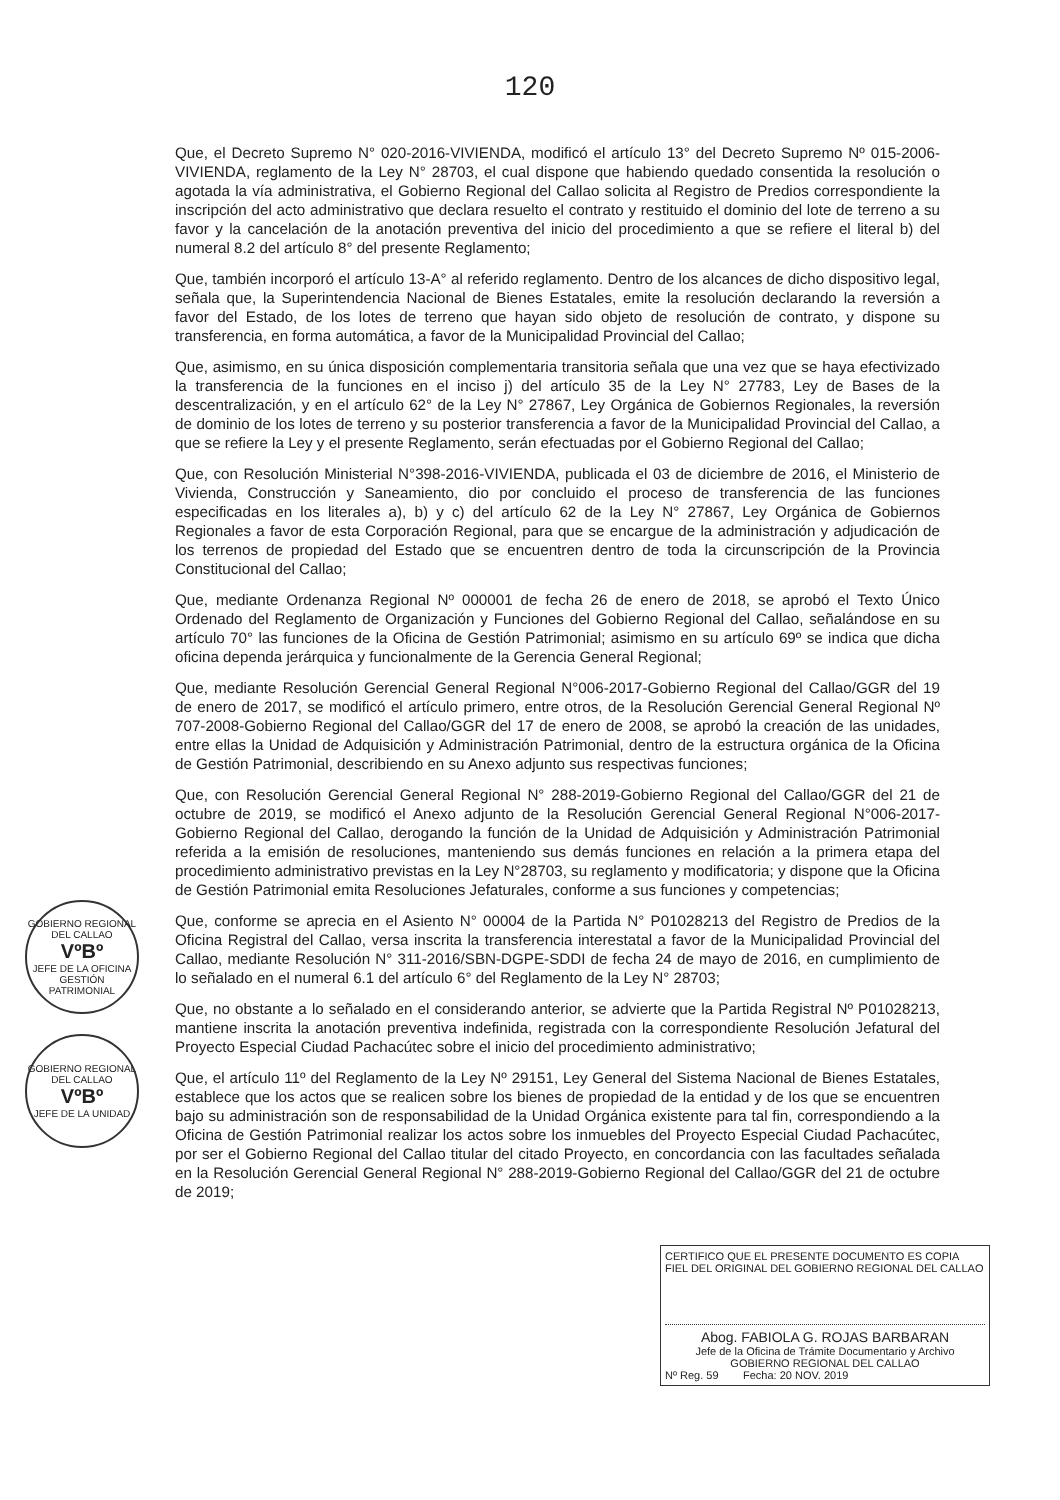120
Que, el Decreto Supremo N° 020-2016-VIVIENDA, modificó el artículo 13° del Decreto Supremo Nº 015-2006-VIVIENDA, reglamento de la Ley N° 28703, el cual dispone que habiendo quedado consentida la resolución o agotada la vía administrativa, el Gobierno Regional del Callao solicita al Registro de Predios correspondiente la inscripción del acto administrativo que declara resuelto el contrato y restituido el dominio del lote de terreno a su favor y la cancelación de la anotación preventiva del inicio del procedimiento a que se refiere el literal b) del numeral 8.2 del artículo 8° del presente Reglamento;
Que, también incorporó el artículo 13-A° al referido reglamento. Dentro de los alcances de dicho dispositivo legal, señala que, la Superintendencia Nacional de Bienes Estatales, emite la resolución declarando la reversión a favor del Estado, de los lotes de terreno que hayan sido objeto de resolución de contrato, y dispone su transferencia, en forma automática, a favor de la Municipalidad Provincial del Callao;
Que, asimismo, en su única disposición complementaria transitoria señala que una vez que se haya efectivizado la transferencia de la funciones en el inciso j) del artículo 35 de la Ley N° 27783, Ley de Bases de la descentralización, y en el artículo 62° de la Ley N° 27867, Ley Orgánica de Gobiernos Regionales, la reversión de dominio de los lotes de terreno y su posterior transferencia a favor de la Municipalidad Provincial del Callao, a que se refiere la Ley y el presente Reglamento, serán efectuadas por el Gobierno Regional del Callao;
Que, con Resolución Ministerial N°398-2016-VIVIENDA, publicada el 03 de diciembre de 2016, el Ministerio de Vivienda, Construcción y Saneamiento, dio por concluido el proceso de transferencia de las funciones especificadas en los literales a), b) y c) del artículo 62 de la Ley N° 27867, Ley Orgánica de Gobiernos Regionales a favor de esta Corporación Regional, para que se encargue de la administración y adjudicación de los terrenos de propiedad del Estado que se encuentren dentro de toda la circunscripción de la Provincia Constitucional del Callao;
Que, mediante Ordenanza Regional Nº 000001 de fecha 26 de enero de 2018, se aprobó el Texto Único Ordenado del Reglamento de Organización y Funciones del Gobierno Regional del Callao, señalándose en su artículo 70° las funciones de la Oficina de Gestión Patrimonial; asimismo en su artículo 69º se indica que dicha oficina dependa jerárquica y funcionalmente de la Gerencia General Regional;
Que, mediante Resolución Gerencial General Regional N°006-2017-Gobierno Regional del Callao/GGR del 19 de enero de 2017, se modificó el artículo primero, entre otros, de la Resolución Gerencial General Regional Nº 707-2008-Gobierno Regional del Callao/GGR del 17 de enero de 2008, se aprobó la creación de las unidades, entre ellas la Unidad de Adquisición y Administración Patrimonial, dentro de la estructura orgánica de la Oficina de Gestión Patrimonial, describiendo en su Anexo adjunto sus respectivas funciones;
Que, con Resolución Gerencial General Regional N° 288-2019-Gobierno Regional del Callao/GGR del 21 de octubre de 2019, se modificó el Anexo adjunto de la Resolución Gerencial General Regional N°006-2017-Gobierno Regional del Callao, derogando la función de la Unidad de Adquisición y Administración Patrimonial referida a la emisión de resoluciones, manteniendo sus demás funciones en relación a la primera etapa del procedimiento administrativo previstas en la Ley N°28703, su reglamento y modificatoria; y dispone que la Oficina de Gestión Patrimonial emita Resoluciones Jefaturales, conforme a sus funciones y competencias;
Que, conforme se aprecia en el Asiento N° 00004 de la Partida N° P01028213 del Registro de Predios de la Oficina Registral del Callao, versa inscrita la transferencia interestatal a favor de la Municipalidad Provincial del Callao, mediante Resolución N° 311-2016/SBN-DGPE-SDDI de fecha 24 de mayo de 2016, en cumplimiento de lo señalado en el numeral 6.1 del artículo 6° del Reglamento de la Ley N° 28703;
Que, no obstante a lo señalado en el considerando anterior, se advierte que la Partida Registral Nº P01028213, mantiene inscrita la anotación preventiva indefinida, registrada con la correspondiente Resolución Jefatural del Proyecto Especial Ciudad Pachacútec sobre el inicio del procedimiento administrativo;
Que, el artículo 11º del Reglamento de la Ley Nº 29151, Ley General del Sistema Nacional de Bienes Estatales, establece que los actos que se realicen sobre los bienes de propiedad de la entidad y de los que se encuentren bajo su administración son de responsabilidad de la Unidad Orgánica existente para tal fin, correspondiendo a la Oficina de Gestión Patrimonial realizar los actos sobre los inmuebles del Proyecto Especial Ciudad Pachacútec, por ser el Gobierno Regional del Callao titular del citado Proyecto, en concordancia con las facultades señalada en la Resolución Gerencial General Regional N° 288-2019-Gobierno Regional del Callao/GGR del 21 de octubre de 2019;
GOBIERNO REGIONAL DEL CALLAO
VºBº
JEFE DE LA OFICINA
GESTIÓN PATRIMONIAL
GOBIERNO REGIONAL DEL CALLAO
VºBº
JEFE DE LA UNIDAD
CERTIFICO QUE EL PRESENTE DOCUMENTO ES COPIA FIEL DEL ORIGINAL DEL GOBIERNO REGIONAL DEL CALLAO
Abog. FABIOLA G. ROJAS BARBARAN
Jefe de la Oficina de Trámite Documentario y Archivo
GOBIERNO REGIONAL DEL CALLAO
Nº Reg. 59 Fecha: 20 NOV. 2019